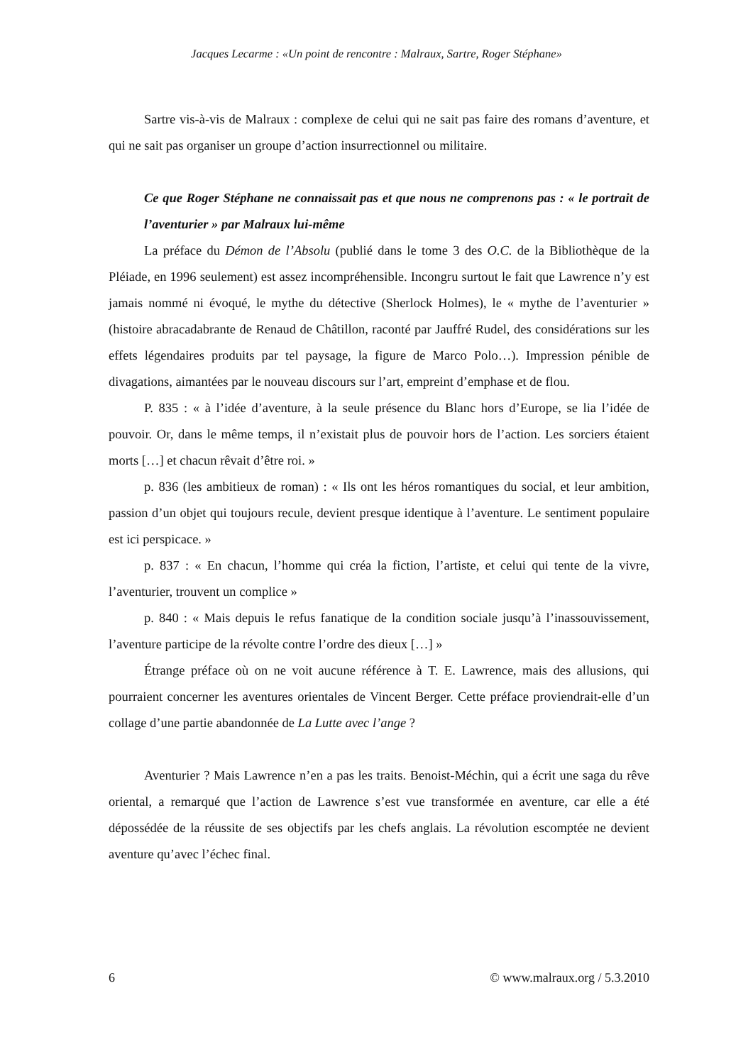Jacques Lecarme : «Un point de rencontre : Malraux, Sartre, Roger Stéphane»
Sartre vis-à-vis de Malraux : complexe de celui qui ne sait pas faire des romans d’aventure, et qui ne sait pas organiser un groupe d’action insurrectionnel ou militaire.
Ce que Roger Stéphane ne connaissait pas et que nous ne comprenons pas : « le portrait de l’aventurier » par Malraux lui-même
La préface du Démon de l’Absolu (publié dans le tome 3 des O.C. de la Bibliothèque de la Pléiade, en 1996 seulement) est assez incompréhensible. Incongru surtout le fait que Lawrence n’y est jamais nommé ni évoqué, le mythe du détective (Sherlock Holmes), le « mythe de l’aventurier » (histoire abracadabrante de Renaud de Châtillon, raconté par Jauffré Rudel, des considérations sur les effets légendaires produits par tel paysage, la figure de Marco Polo…). Impression pénible de divagations, aimantées par le nouveau discours sur l’art, empreint d’emphase et de flou.
P. 835 : « à l’idée d’aventure, à la seule présence du Blanc hors d’Europe, se lia l’idée de pouvoir. Or, dans le même temps, il n’existait plus de pouvoir hors de l’action. Les sorciers étaient morts […] et chacun rêvait d’être roi. »
p. 836 (les ambitieux de roman) : « Ils ont les héros romantiques du social, et leur ambition, passion d’un objet qui toujours recule, devient presque identique à l’aventure. Le sentiment populaire est ici perspicace. »
p. 837 : « En chacun, l’homme qui créa la fiction, l’artiste, et celui qui tente de la vivre, l’aventurier, trouvent un complice »
p. 840 : « Mais depuis le refus fanatique de la condition sociale jusqu’à l’inassouvissement, l’aventure participe de la révolte contre l’ordre des dieux […] »
Étrange préface où on ne voit aucune référence à T. E. Lawrence, mais des allusions, qui pourraient concerner les aventures orientales de Vincent Berger. Cette préface proviendrait-elle d’un collage d’une partie abandonnée de La Lutte avec l’ange ?
Aventurier ? Mais Lawrence n’en a pas les traits. Benoist-Méchin, qui a écrit une saga du rêve oriental, a remarqué que l’action de Lawrence s’est vue transformée en aventure, car elle a été dépossédée de la réussite de ses objectifs par les chefs anglais. La révolution escomptée ne devient aventure qu’avec l’échec final.
6 © www.malraux.org / 5.3.2010